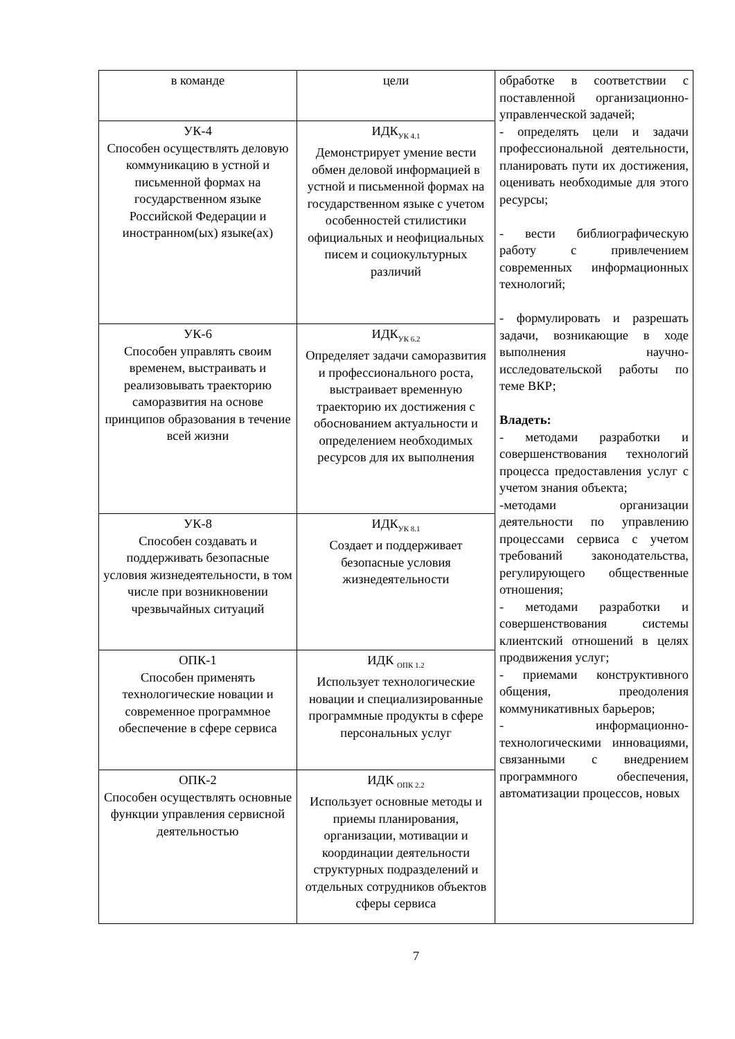| в команде | цели | обработке в соответствии с поставленной организационно-управленческой задачей; - определять цели и задачи профессиональной деятельности, планировать пути их достижения, оценивать необходимые для этого ресурсы; - вести библиографическую работу с привлечением современных информационных технологий; - формулировать и разрешать задачи, возникающие в ходе выполнения научно-исследовательской работы по теме ВКР; Владеть: - методами разработки и совершенствования технологий процесса предоставления услуг с учетом знания объекта; -методами организации деятельности по управлению процессами сервиса с учетом требований законодательства, регулирующего общественные отношения; - методами разработки и совершенствования системы клиентский отношений в целях продвижения услуг; - приемами конструктивного общения, преодоления коммуникативных барьеров; - информационно-технологическими инновациями, связанными с внедрением программного обеспечения, автоматизации процессов, новых |
| УК-4 Способен осуществлять деловую коммуникацию в устной и письменной формах на государственном языке Российской Федерации и иностранном(ых) языке(ах) | ИДК<sub>УК 4.1</sub> Демонстрирует умение вести обмен деловой информацией в устной и письменной формах на государственном языке с учетом особенностей стилистики официальных и неофициальных писем и социокультурных различий | |
| УК-6 Способен управлять своим временем, выстраивать и реализовывать траекторию саморазвития на основе принципов образования в течение всей жизни | ИДК<sub>УК 6.2</sub> Определяет задачи саморазвития и профессионального роста, выстраивает временную траекторию их достижения с обоснованием актуальности и определением необходимых ресурсов для их выполнения | |
| УК-8 Способен создавать и поддерживать безопасные условия жизнедеятельности, в том числе при возникновении чрезвычайных ситуаций | ИДК<sub>УК 8.1</sub> Создает и поддерживает безопасные условия жизнедеятельности | |
| ОПК-1 Способен применять технологические новации и современное программное обеспечение в сфере сервиса | ИДК <sub>ОПК 1.2</sub> Использует технологические новации и специализированные программные продукты в сфере персональных услуг | |
| ОПК-2 Способен осуществлять основные функции управления сервисной деятельностью | ИДК <sub>ОПК 2.2</sub> Использует основные методы и приемы планирования, организации, мотивации и координации деятельности структурных подразделений и отдельных сотрудников объектов сферы сервиса | |
7